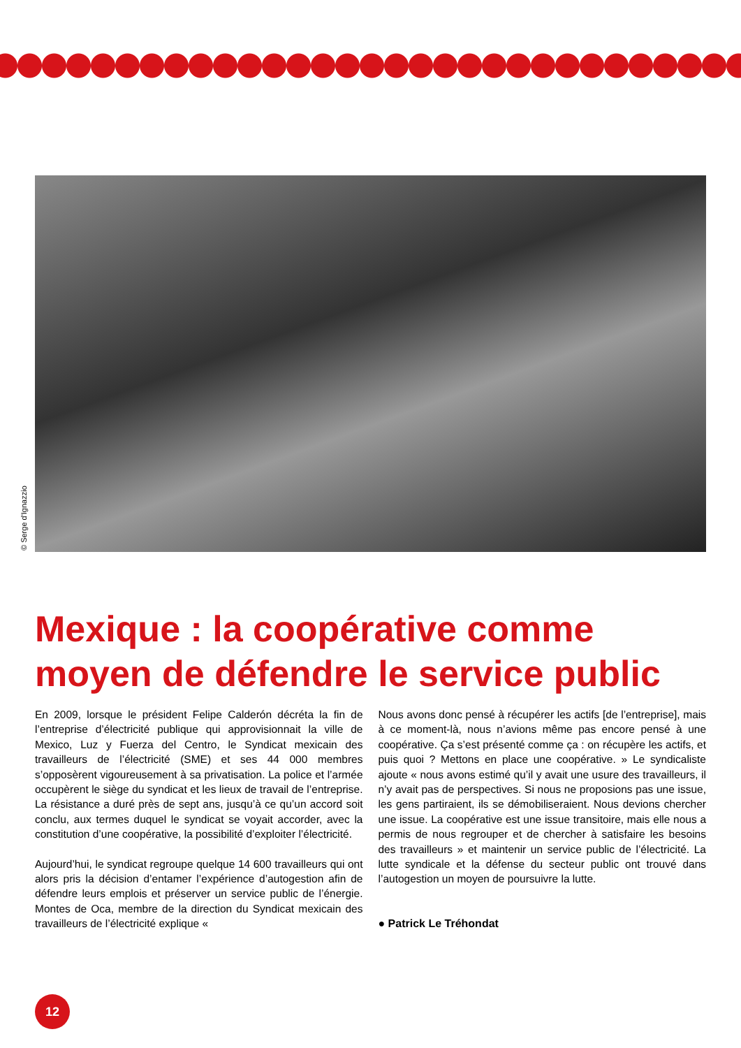© Serge d'Ignazzio
Mexique : la coopérative comme moyen de défendre le service public
En 2009, lorsque le président Felipe Calderón décréta la fin de l’entreprise d’électricité publique qui approvisionnait la ville de Mexico, Luz y Fuerza del Centro, le Syndicat mexicain des travailleurs de l’électricité (SME) et ses 44 000 membres s’opposèrent vigoureusement à sa privatisation. La police et l’armée occupèrent le siège du syndicat et les lieux de travail de l’entreprise. La résistance a duré près de sept ans, jusqu’à ce qu’un accord soit conclu, aux termes duquel le syndicat se voyait accorder, avec la constitution d’une coopérative, la possibilité d’exploiter l’électricité.
Aujourd’hui, le syndicat regroupe quelque 14 600 travailleurs qui ont alors pris la décision d’entamer l’expérience d’autogestion afin de défendre leurs emplois et préserver un service public de l’énergie. Montes de Oca, membre de la direction du Syndicat mexicain des travailleurs de l’électricité explique «
Nous avons donc pensé à récupérer les actifs [de l’entreprise], mais à ce moment-là, nous n’avions même pas encore pensé à une coopérative. Ça s’est présenté comme ça : on récupère les actifs, et puis quoi ? Mettons en place une coopérative. » Le syndicaliste ajoute « nous avons estimé qu’il y avait une usure des travailleurs, il n’y avait pas de perspectives. Si nous ne proposions pas une issue, les gens partiraient, ils se démobiliseraient. Nous devions chercher une issue. La coopérative est une issue transitoire, mais elle nous a permis de nous regrouper et de chercher à satisfaire les besoins des travailleurs » et maintenir un service public de l’électricité. La lutte syndicale et la défense du secteur public ont trouvé dans l’autogestion un moyen de poursuivre la lutte.
● Patrick Le Tréhondat
12